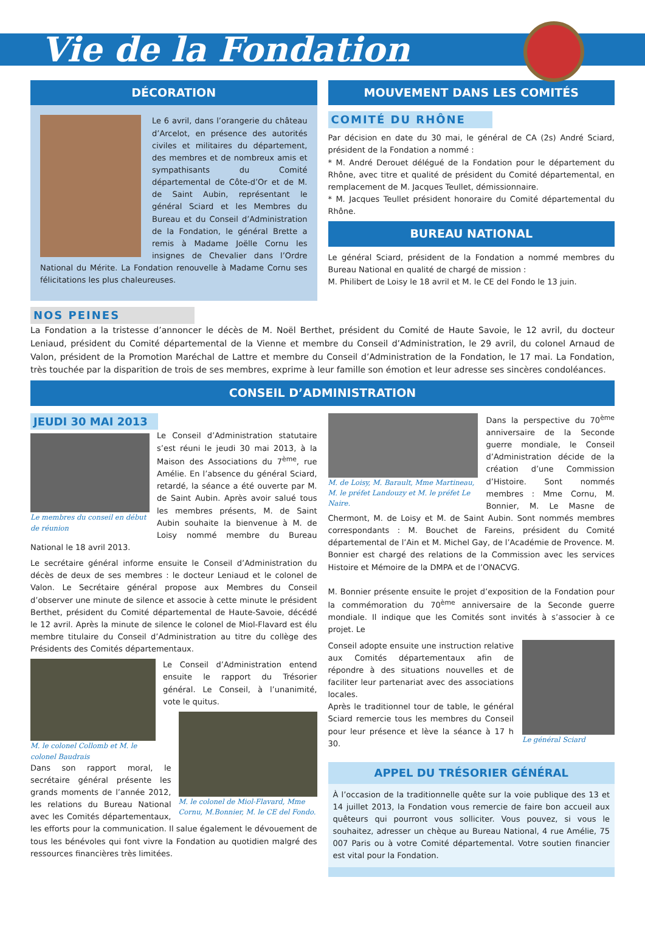Vie de la Fondation
DÉCORATION
Le 6 avril, dans l’orangerie du château d’Arcelot, en présence des autorités civiles et militaires du département, des membres et de nombreux amis et sympathisants du Comité départemental de Côte-d’Or et de M. de Saint Aubin, représentant le général Sciard et les Membres du Bureau et du Conseil d’Administration de la Fondation, le général Brette a remis à Madame Joëlle Cornu les insignes de Chevalier dans l’Ordre National du Mérite. La Fondation renouvelle à Madame Cornu ses félicitations les plus chaleureuses.
MOUVEMENT DANS LES COMITÉS
COMITÉ DU RHÔNE
Par décision en date du 30 mai, le général de CA (2s) André Sciard, président de la Fondation a nommé :
* M. André Derouet délégué de la Fondation pour le département du Rhône, avec titre et qualité de président du Comité départemental, en remplacement de M. Jacques Teullet, démissionnaire.
* M. Jacques Teullet président honoraire du Comité départemental du Rhône.
BUREAU NATIONAL
Le général Sciard, président de la Fondation a nommé membres du Bureau National en qualité de chargé de mission :
M. Philibert de Loisy le 18 avril et M. le CE del Fondo le 13 juin.
NOS PEINES
La Fondation a la tristesse d’annoncer le décès de M. Noël Berthet, président du Comité de Haute Savoie, le 12 avril, du docteur Leniaud, président du Comité départemental de la Vienne et membre du Conseil d’Administration, le 29 avril, du colonel Arnaud de Valon, président de la Promotion Maréchal de Lattre et membre du Conseil d’Administration de la Fondation, le 17 mai. La Fondation, très touchée par la disparition de trois de ses membres, exprime à leur famille son émotion et leur adresse ses sincères condoléances.
CONSEIL D’ADMINISTRATION
JEUDI 30 MAI 2013
Le membres du conseil en début de réunion
Le Conseil d’Administration statutaire s’est réuni le jeudi 30 mai 2013, à la Maison des Associations du 7<sup>ème</sup>, rue Amélie. En l’absence du général Sciard, retardé, la séance a été ouverte par M. de Saint Aubin. Après avoir salué tous les membres présents, M. de Saint Aubin souhaite la bienvenue à M. de Loisy nommé membre du Bureau National le 18 avril 2013.
Le secrétaire général informe ensuite le Conseil d’Administration du décès de deux de ses membres : le docteur Leniaud et le colonel de Valon. Le Secrétaire général propose aux Membres du Conseil d’observer une minute de silence et associe à cette minute le président Berthet, président du Comité départemental de Haute-Savoie, décédé le 12 avril. Après la minute de silence le colonel de Miol-Flavard est élu membre titulaire du Conseil d’Administration au titre du collège des Présidents des Comités départementaux.
M. le colonel Collomb et M. le colonel Baudrais
Le Conseil d’Administration entend ensuite le rapport du Trésorier général. Le Conseil, à l’unanimité, vote le quitus.
M. le colonel de Miol-Flavard, Mme Cornu, M.Bonnier, M. le CE del Fondo.
Dans son rapport moral, le secrétaire général présente les grands moments de l’année 2012, les relations du Bureau National avec les Comités départementaux, les efforts pour la communication. Il salue également le dévouement de tous les bénévoles qui font vivre la Fondation au quotidien malgré des ressources financières très limitées.
M. de Loisy, M. Barault, Mme Martineau, M. le préfet Landouzy et M. le préfet Le Naire.
Dans la perspective du 70<sup>ème</sup> anniversaire de la Seconde guerre mondiale, le Conseil d’Administration décide de la création d’une Commission d’Histoire. Sont nommés membres : Mme Cornu, M. Bonnier, M. Le Masne de Chermont, M. de Loisy et M. de Saint Aubin. Sont nommés membres correspondants : M. Bouchet de Fareins, président du Comité départemental de l’Ain et M. Michel Gay, de l’Académie de Provence. M. Bonnier est chargé des relations de la Commission avec les services Histoire et Mémoire de la DMPA et de l’ONACVG.
M. Bonnier présente ensuite le projet d’exposition de la Fondation pour la commémoration du 70<sup>ème</sup> anniversaire de la Seconde guerre mondiale. Il indique que les Comités sont invités à s’associer à ce projet. Le
Le général Sciard
Conseil adopte ensuite une instruction relative aux Comités départementaux afin de répondre à des situations nouvelles et de faciliter leur partenariat avec des associations locales.
Après le traditionnel tour de table, le général Sciard remercie tous les membres du Conseil pour leur présence et lève la séance à 17 h 30.
APPEL DU TRÉSORIER GÉNÉRAL
À l’occasion de la traditionnelle quête sur la voie publique des 13 et 14 juillet 2013, la Fondation vous remercie de faire bon accueil aux quêteurs qui pourront vous solliciter. Vous pouvez, si vous le souhaitez, adresser un chèque au Bureau National, 4 rue Amélie, 75 007 Paris ou à votre Comité départemental. Votre soutien financier est vital pour la Fondation.